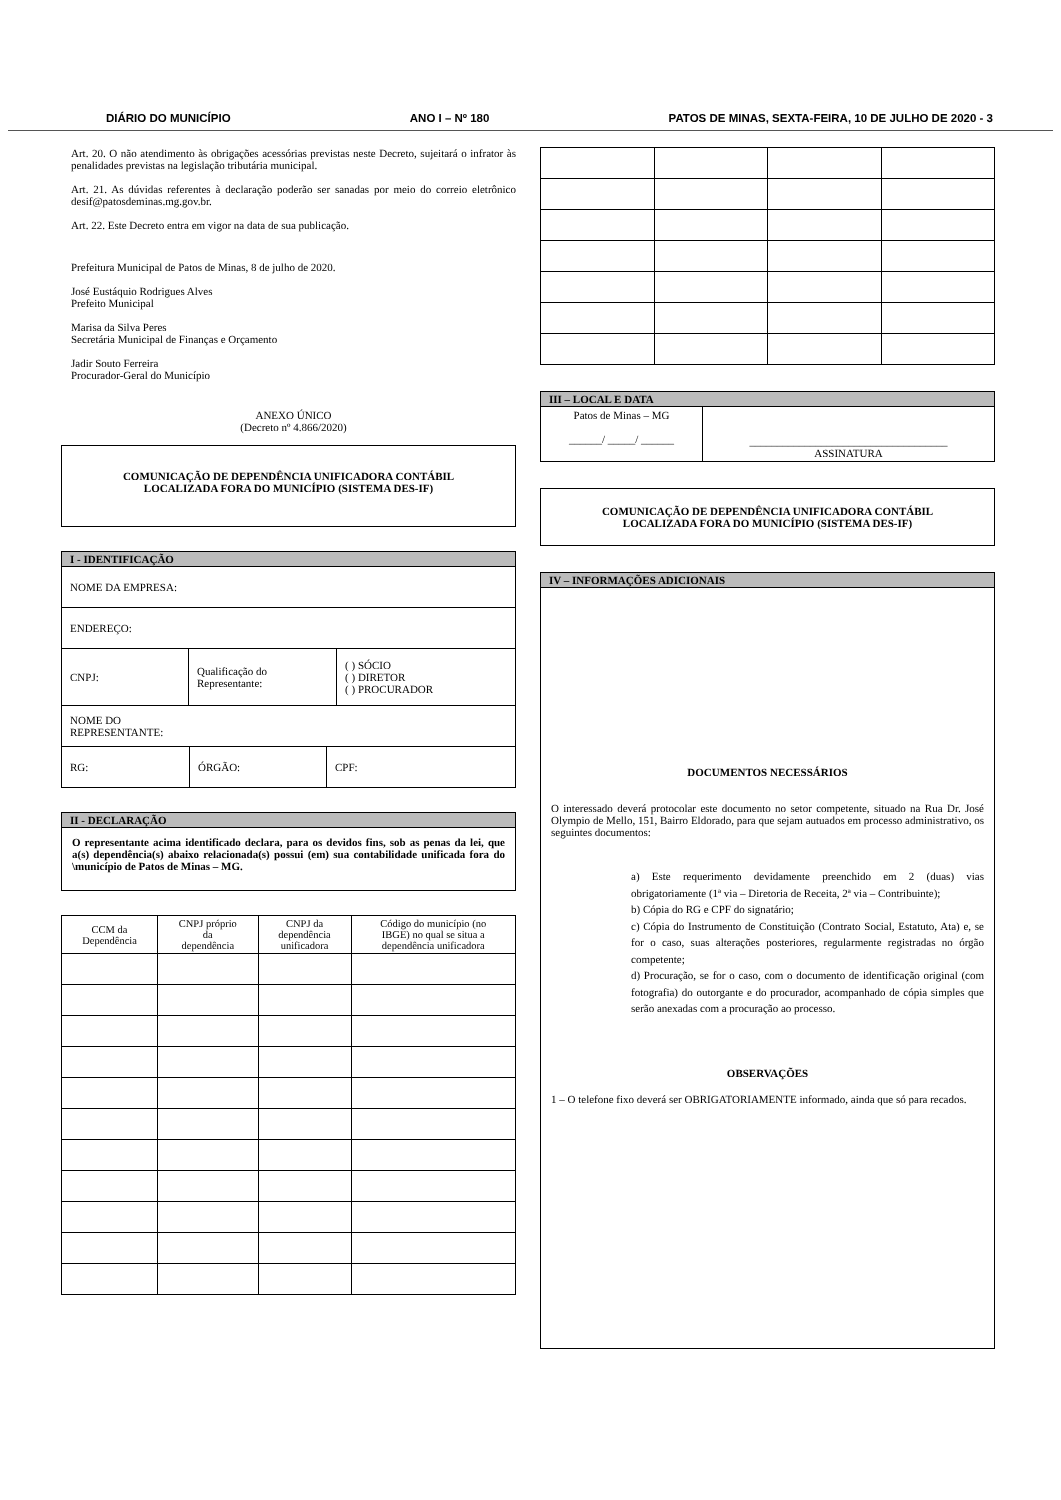DIÁRIO DO MUNICÍPIO ANO I – Nº 180 PATOS DE MINAS, SEXTA-FEIRA, 10 DE JULHO DE 2020 - 3
Art. 20. O não atendimento às obrigações acessórias previstas neste Decreto, sujeitará o infrator às penalidades previstas na legislação tributária municipal.
Art. 21. As dúvidas referentes à declaração poderão ser sanadas por meio do correio eletrônico desif@patosdeminas.mg.gov.br.
Art. 22. Este Decreto entra em vigor na data de sua publicação.
Prefeitura Municipal de Patos de Minas, 8 de julho de 2020.
José Eustáquio Rodrigues Alves
Prefeito Municipal
Marisa da Silva Peres
Secretária Municipal de Finanças e Orçamento
Jadir Souto Ferreira
Procurador-Geral do Município
ANEXO ÚNICO
(Decreto nº 4.866/2020)
COMUNICAÇÃO DE DEPENDÊNCIA UNIFICADORA CONTÁBIL
LOCALIZADA FORA DO MUNICÍPIO (SISTEMA DES-IF)
I - IDENTIFICAÇÃO
| NOME DA EMPRESA: | | |
| ENDEREÇO: | | |
| CNPJ: | Qualificação do Representante: | ( ) SÓCIO ( ) DIRETOR ( ) PROCURADOR |
| NOME DO REPRESENTANTE: | | |
| / RG: / ÓRGÃO: / CPF: / | | |
II - DECLARAÇÃO
O representante acima identificado declara, para os devidos fins, sob as penas da lei, que a(s) dependência(s) abaixo relacionada(s) possui (em) sua contabilidade unificada fora do \município de Patos de Minas – MG.
| CCM da Dependência | CNPJ próprio da dependência | CNPJ da dependência unificadora | Código do município (no IBGE) no qual se situa a dependência unificadora |
| --- | --- | --- | --- |
III – LOCAL E DATA
| Patos de Minas – MG ______/ _____/ ______ | ____________________________________ ASSINATURA |
COMUNICAÇÃO DE DEPENDÊNCIA UNIFICADORA CONTÁBIL
LOCALIZADA FORA DO MUNICÍPIO (SISTEMA DES-IF)
IV – INFORMAÇÕES ADICIONAIS
DOCUMENTOS NECESSÁRIOS
O interessado deverá protocolar este documento no setor competente, situado na Rua Dr. José Olympio de Mello, 151, Bairro Eldorado, para que sejam autuados em processo administrativo, os seguintes documentos:
a) Este requerimento devidamente preenchido em 2 (duas) vias obrigatoriamente (1ª via – Diretoria de Receita, 2ª via – Contribuinte);
b) Cópia do RG e CPF do signatário;
c) Cópia do Instrumento de Constituição (Contrato Social, Estatuto, Ata) e, se for o caso, suas alterações posteriores, regularmente registradas no órgão competente;
d) Procuração, se for o caso, com o documento de identificação original (com fotografia) do outorgante e do procurador, acompanhado de cópia simples que serão anexadas com a procuração ao processo.
OBSERVAÇÕES
1 – O telefone fixo deverá ser OBRIGATORIAMENTE informado, ainda que só para recados.